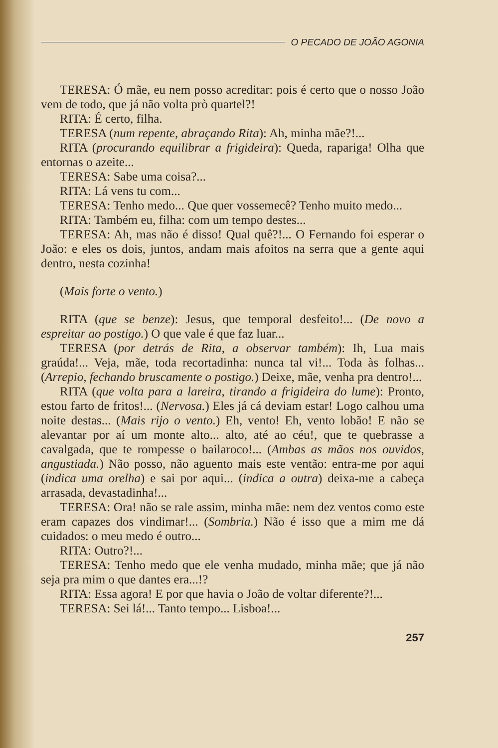O PECADO DE JOÃO AGONIA
TERESA: Ó mãe, eu nem posso acreditar: pois é certo que o nosso João vem de todo, que já não volta prò quartel?!
RITA: É certo, filha.
TERESA (num repente, abraçando Rita): Ah, minha mãe?!...
RITA (procurando equilibrar a frigideira): Queda, rapariga! Olha que entornas o azeite...
TERESA: Sabe uma coisa?...
RITA: Lá vens tu com...
TERESA: Tenho medo... Que quer vossemecê? Tenho muito medo...
RITA: Também eu, filha: com um tempo destes...
TERESA: Ah, mas não é disso! Qual quê?!... O Fernando foi esperar o João: e eles os dois, juntos, andam mais afoitos na serra que a gente aqui dentro, nesta cozinha!
(Mais forte o vento.)
RITA (que se benze): Jesus, que temporal desfeito!... (De novo a espreitar ao postigo.) O que vale é que faz luar...
TERESA (por detrás de Rita, a observar também): Ih, Lua mais graúda!... Veja, mãe, toda recortadinha: nunca tal vi!... Toda às folhas... (Arrepio, fechando bruscamente o postigo.) Deixe, mãe, venha pra dentro!...
RITA (que volta para a lareira, tirando a frigideira do lume): Pronto, estou farto de fritos!... (Nervosa.) Eles já cá deviam estar! Logo calhou uma noite destas... (Mais rijo o vento.) Eh, vento! Eh, vento lobão! E não se alevantar por aí um monte alto... alto, até ao céu!, que te quebrasse a cavalgada, que te rompesse o bailaroco!... (Ambas as mãos nos ouvidos, angustiada.) Não posso, não aguento mais este ventão: entra-me por aqui (indica uma orelha) e sai por aqui... (indica a outra) deixa-me a cabeça arrasada, devastadinha!...
TERESA: Ora! não se rale assim, minha mãe: nem dez ventos como este eram capazes dos vindimar!... (Sombria.) Não é isso que a mim me dá cuidados: o meu medo é outro...
RITA: Outro?!...
TERESA: Tenho medo que ele venha mudado, minha mãe; que já não seja pra mim o que dantes era...!?
RITA: Essa agora! E por que havia o João de voltar diferente?!...
TERESA: Sei lá!... Tanto tempo... Lisboa!...
257